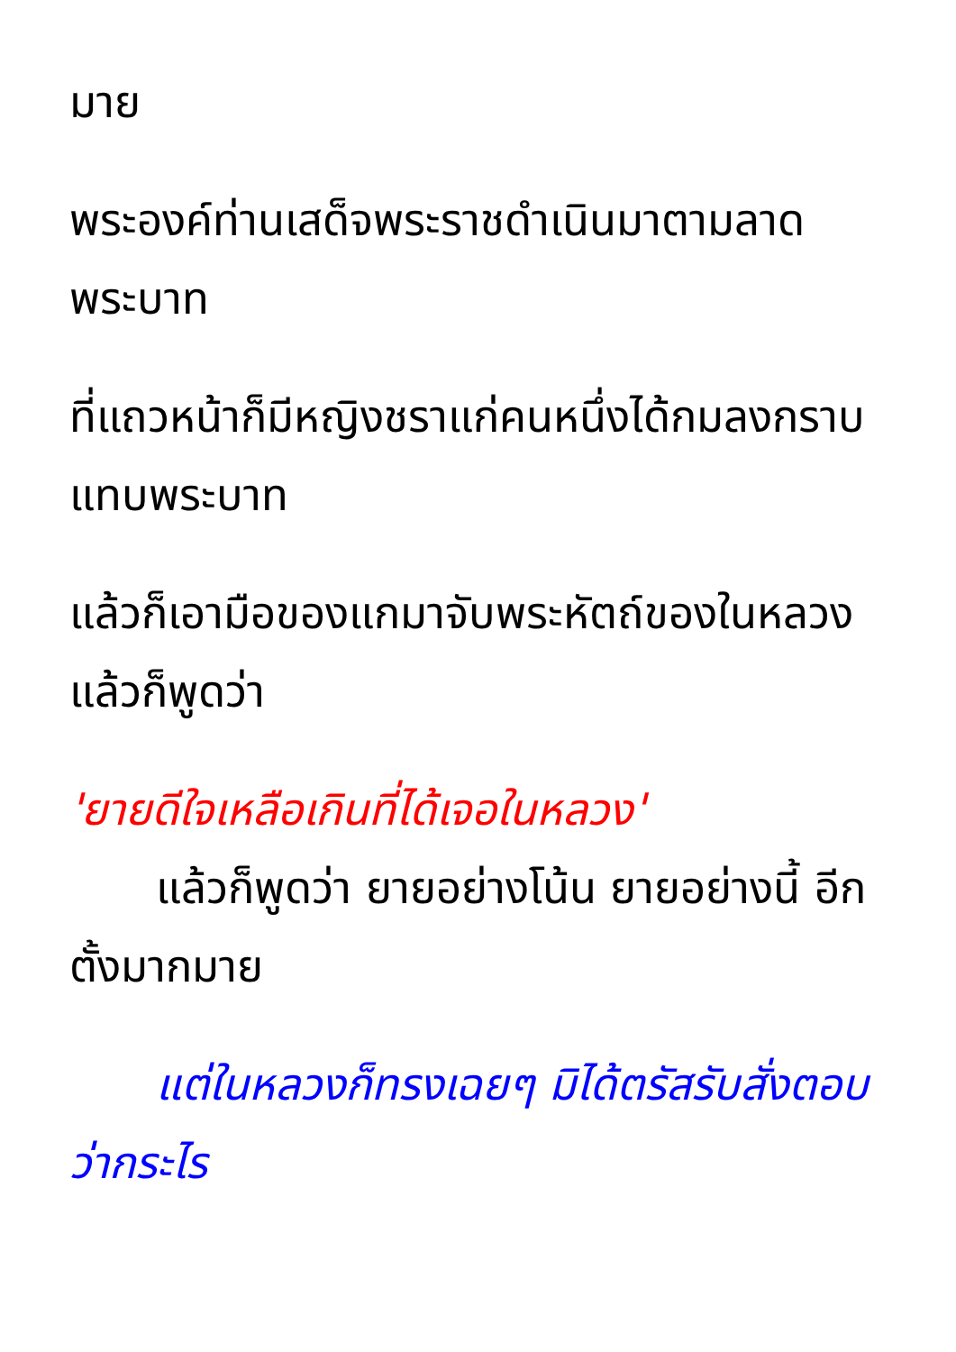มาย
พระองค์ท่านเสด็จพระราชดำเนินมาตามลาดพระบาท
ที่แถวหน้าก็มีหญิงชราแก่คนหนึ่งได้กมลงกราบแทบพระบาท
แล้วก็เอามือของแกมาจับพระหัตถ์ของในหลวง แล้วก็พูดว่า
'ยายดีใจเหลือเกินที่ได้เจอในหลวง'
แล้วก็พูดว่า ยายอย่างโน้น ยายอย่างนี้ อีกตั้งมากมาย
แต่ในหลวงก็ทรงเฉยๆ มิได้ตรัสรับสั่งตอบว่ากระไร